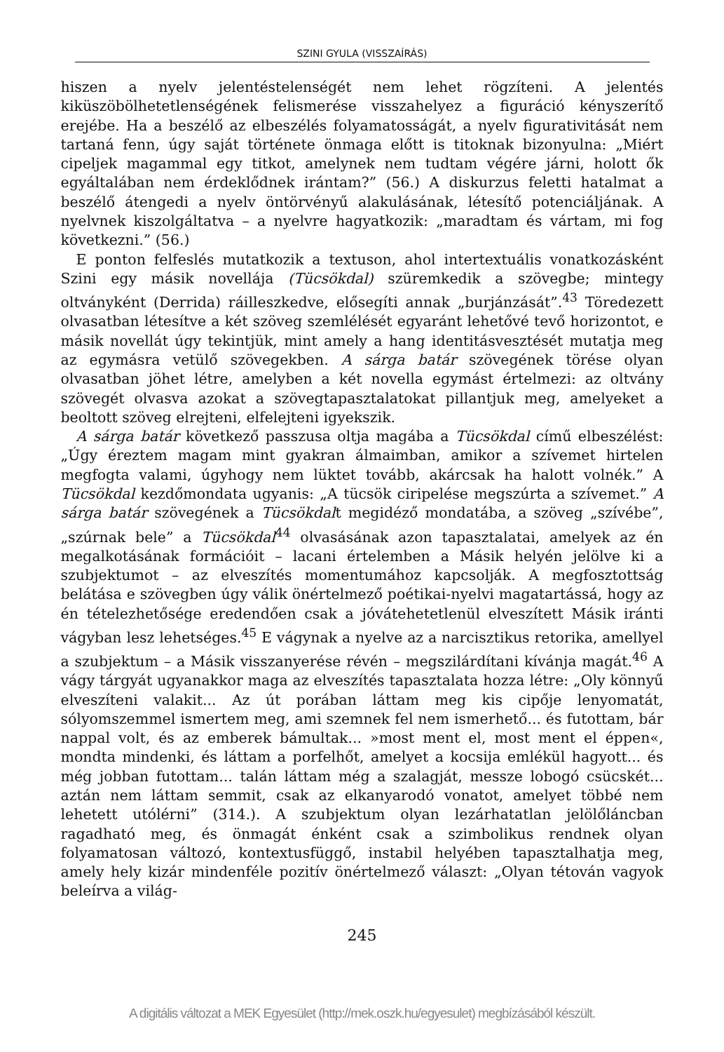SZINI GYULA (VISSZAÍRÁS)
hiszen a nyelv jelentéstelenségét nem lehet rögzíteni. A jelentés kiküszöbölhetetlenségének felismerése visszahelyez a figuráció kényszerítő erejébe. Ha a beszélő az elbeszélés folyamatosságát, a nyelv figurativitását nem tartaná fenn, úgy saját története önmaga előtt is titoknak bizonyulna: „Miért cipeljek magammal egy titkot, amelynek nem tudtam végére járni, holott ők egyáltalában nem érdeklődnek irántam?” (56.) A diskurzus feletti hatalmat a beszélő átengedi a nyelv öntörvényű alakulásának, létesítő potenciáljának. A nyelvnek kiszolgáltatva – a nyelvre hagyatkozik: „maradtam és vártam, mi fog következni.” (56.)
E ponton felfeslés mutatkozik a textuson, ahol intertextuális vonatkozásként Szini egy másik novellája (Tücsökdal) szüremkedik a szövegbe; mintegy oltványként (Derrida) ráilleszkedve, elősegíti annak „burjánzását”.<sup>43</sup> Töredezett olvasatban létesítve a két szöveg szemlélését egyaránt lehetővé tevő horizontot, e másik novellát úgy tekintjük, mint amely a hang identitásvesztését mutatja meg az egymásra vetülő szövegekben. A sárga batár szövegének törése olyan olvasatban jöhet létre, amelyben a két novella egymást értelmezi: az oltvány szövegét olvasva azokat a szövegtapasztalatokat pillantjuk meg, amelyeket a beoltott szöveg elrejteni, elfelejteni igyekszik.
A sárga batár következő passzusa oltja magába a Tücsökdal című elbeszélést: „Úgy éreztem magam mint gyakran álmaimban, amikor a szívemet hirtelen megfogta valami, úgyhogy nem lüktet tovább, akárcsak ha halott volnék.” A Tücsökdal kezdőmondata ugyanis: „A tücsök ciripelése megszúrta a szívemet.” A sárga batár szövegének a Tücsökdalt megidéző mondatába, a szöveg „szívébe”, „szúrnak bele” a Tücsökdal<sup>44</sup> olvasásának azon tapasztalatai, amelyek az én megalkotásának formációit – lacani értelemben a Másik helyén jelölve ki a szubjektumot – az elveszítés momentumához kapcsolják. A megfosztottság belátása e szövegben úgy válik önértelmező poétikai-nyelvi magatartássá, hogy az én tételezhetősége eredendően csak a jóvátehetetlenül elveszített Másik iránti vágyban lesz lehetséges.<sup>45</sup> E vágynak a nyelve az a narcisztikus retorika, amellyel a szubjektum – a Másik visszanyerése révén – megszilárdítani kívánja magát.<sup>46</sup> A vágy tárgyát ugyanakkor maga az elveszítés tapasztalata hozza létre: „Oly könnyű elveszíteni valakit... Az út porában láttam meg kis cipője lenyomatát, sólyomszemmel ismertem meg, ami szemnek fel nem ismerhető... és futottam, bár nappal volt, és az emberek bámultak... »most ment el, most ment el éppen«, mondta mindenki, és láttam a porfelhőt, amelyet a kocsija emlékül hagyott... és még jobban futottam... talán láttam még a szalagját, messze lobogó csücskét... aztán nem láttam semmit, csak az elkanyarodó vonatot, amelyet többé nem lehetett utólérni” (314.). A szubjektum olyan lezárhatatlan jelölőláncban ragadható meg, és önmagát énként csak a szimbolikus rendnek olyan folyamatosan változó, kontextusfüggő, instabil helyében tapasztalhatja meg, amely hely kizár mindenféle pozitív önértelmező választ: „Olyan tétován vagyok beleírva a világ-
245
A digitális változat a MEK Egyesület (http://mek.oszk.hu/egyesulet) megbízásából készült.